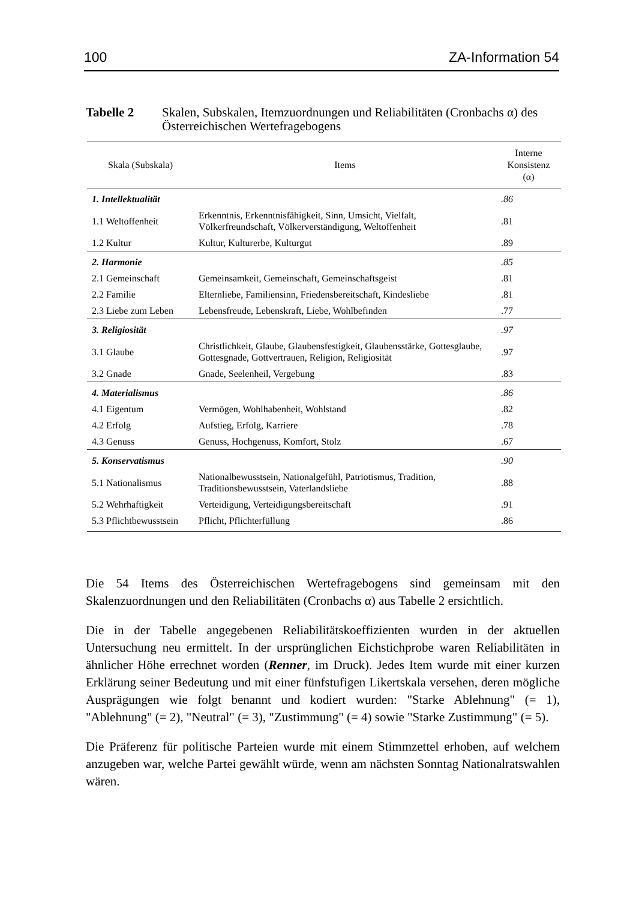100 ZA-Information 54
Tabelle 2 Skalen, Subskalen, Itemzuordnungen und Reliabilitäten (Cronbachs α) des Österreichischen Wertefragebogens
| Skala (Subskala) | Items | Interne Konsistenz (α) |
| --- | --- | --- |
| 1. Intellektualität | | .86 |
| 1.1 Weltoffenheit | Erkenntnis, Erkenntnisfähigkeit, Sinn, Umsicht, Vielfalt, Völkerfreundschaft, Völkerverständigung, Weltoffenheit | .81 |
| 1.2 Kultur | Kultur, Kulturerbe, Kulturgut | .89 |
| 2. Harmonie | | .85 |
| 2.1 Gemeinschaft | Gemeinsamkeit, Gemeinschaft, Gemeinschaftsgeist | .81 |
| 2.2 Familie | Elternliebe, Familiensinn, Friedensbereitschaft, Kindesliebe | .81 |
| 2.3 Liebe zum Leben | Lebensfreude, Lebenskraft, Liebe, Wohlbefinden | .77 |
| 3. Religiosität | | .97 |
| 3.1 Glaube | Christlichkeit, Glaube, Glaubensfestigkeit, Glaubensstärke, Gottesglaube, Gottesgnade, Gottvertrauen, Religion, Religiosität | .97 |
| 3.2 Gnade | Gnade, Seelenheil, Vergebung | .83 |
| 4. Materialismus | | .86 |
| 4.1 Eigentum | Vermögen, Wohlhabenheit, Wohlstand | .82 |
| 4.2 Erfolg | Aufstieg, Erfolg, Karriere | .78 |
| 4.3 Genuss | Genuss, Hochgenuss, Komfort, Stolz | .67 |
| 5. Konservatismus | | .90 |
| 5.1 Nationalismus | Nationalbewusstsein, Nationalgefühl, Patriotismus, Tradition, Traditionsbewusstsein, Vaterlandsliebe | .88 |
| 5.2 Wehrhaftigkeit | Verteidigung, Verteidigungsbereitschaft | .91 |
| 5.3 Pflichtbewusstsein | Pflicht, Pflichterfüllung | .86 |
Die 54 Items des Österreichischen Wertefragebogens sind gemeinsam mit den Skalenzuordnungen und den Reliabilitäten (Cronbachs α) aus Tabelle 2 ersichtlich.
Die in der Tabelle angegebenen Reliabilitätskoeffizienten wurden in der aktuellen Untersuchung neu ermittelt. In der ursprünglichen Eichstichprobe waren Reliabilitäten in ähnlicher Höhe errechnet worden (Renner, im Druck). Jedes Item wurde mit einer kurzen Erklärung seiner Bedeutung und mit einer fünfstufigen Likertskala versehen, deren mögliche Ausprägungen wie folgt benannt und kodiert wurden: "Starke Ablehnung" (= 1), "Ablehnung" (= 2), "Neutral" (= 3), "Zustimmung" (= 4) sowie "Starke Zustimmung" (= 5).
Die Präferenz für politische Parteien wurde mit einem Stimmzettel erhoben, auf welchem anzugeben war, welche Partei gewählt würde, wenn am nächsten Sonntag Nationalratswahlen wären.